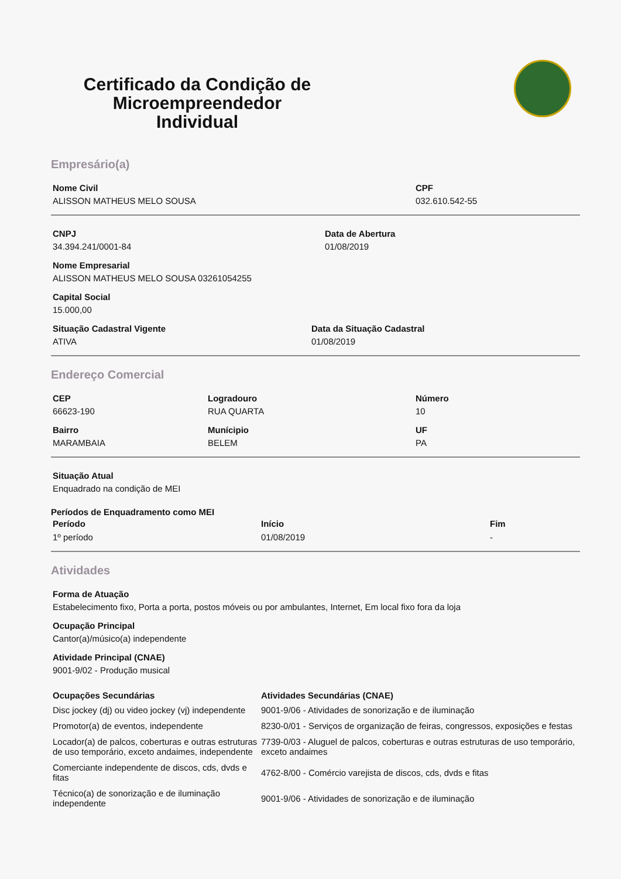Certificado da Condição de Microempreendedor Individual
Empresário(a)
Nome Civil
ALISSON MATHEUS MELO SOUSA
CPF
032.610.542-55
CNPJ
34.394.241/0001-84
Data de Abertura
01/08/2019
Nome Empresarial
ALISSON MATHEUS MELO SOUSA 03261054255
Capital Social
15.000,00
Situação Cadastral Vigente
ATIVA
Data da Situação Cadastral
01/08/2019
Endereço Comercial
CEP
66623-190
Logradouro
RUA QUARTA
Número
10
Bairro
MARAMBAIA
Munícipio
BELEM
UF
PA
Situação Atual
Enquadrado na condição de MEI
Períodos de Enquadramento como MEI
| Período | Início | Fim |
| --- | --- | --- |
| 1º período | 01/08/2019 | - |
Atividades
Forma de Atuação
Estabelecimento fixo, Porta a porta, postos móveis ou por ambulantes, Internet, Em local fixo fora da loja
Ocupação Principal
Cantor(a)/músico(a) independente
Atividade Principal (CNAE)
9001-9/02 - Produção musical
| Ocupações Secundárias | Atividades Secundárias (CNAE) |
| --- | --- |
| Disc jockey (dj) ou video jockey (vj) independente | 9001-9/06 - Atividades de sonorização e de iluminação |
| Promotor(a) de eventos, independente | 8230-0/01 - Serviços de organização de feiras, congressos, exposições e festas |
| Locador(a) de palcos, coberturas e outras estruturas de uso temporário, exceto andaimes, independente | 7739-0/03 - Aluguel de palcos, coberturas e outras estruturas de uso temporário, exceto andaimes |
| Comerciante independente de discos, cds, dvds e fitas | 4762-8/00 - Comércio varejista de discos, cds, dvds e fitas |
| Técnico(a) de sonorização e de iluminação independente | 9001-9/06 - Atividades de sonorização e de iluminação |